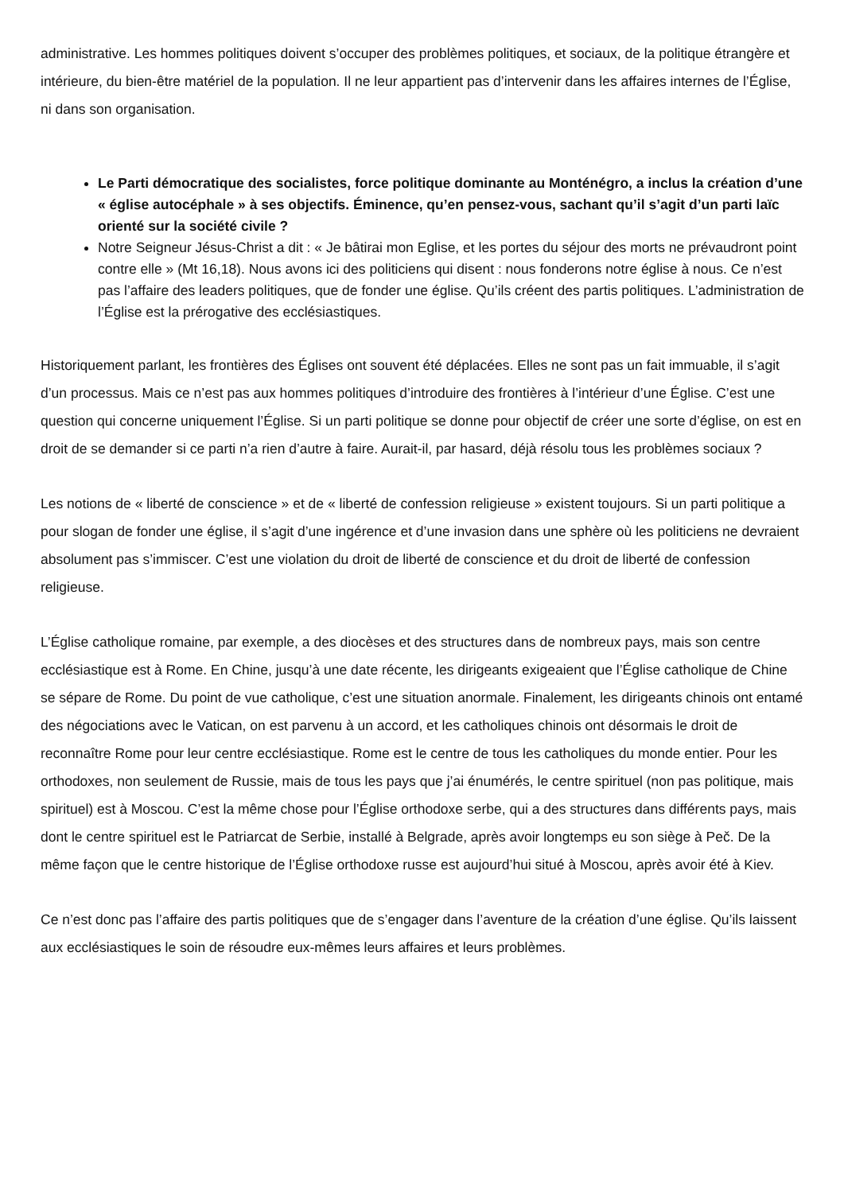administrative. Les hommes politiques doivent s’occuper des problèmes politiques, et sociaux, de la politique étrangère et intérieure, du bien-être matériel de la population. Il ne leur appartient pas d’intervenir dans les affaires internes de l’Église, ni dans son organisation.
Le Parti démocratique des socialistes, force politique dominante au Monténégro, a inclus la création d’une « église autocéphale » à ses objectifs. Éminence, qu’en pensez-vous, sachant qu’il s’agit d’un parti laïc orienté sur la société civile ?
Notre Seigneur Jésus-Christ a dit : « Je bâtirai mon Eglise, et les portes du séjour des morts ne prévaudront point contre elle » (Mt 16,18). Nous avons ici des politiciens qui disent : nous fonderons notre église à nous. Ce n’est pas l’affaire des leaders politiques, que de fonder une église. Qu’ils créent des partis politiques. L’administration de l’Église est la prérogative des ecclésiastiques.
Historiquement parlant, les frontières des Églises ont souvent été déplacées. Elles ne sont pas un fait immuable, il s’agit d’un processus. Mais ce n’est pas aux hommes politiques d’introduire des frontières à l’intérieur d’une Église. C’est une question qui concerne uniquement l’Église. Si un parti politique se donne pour objectif de créer une sorte d’église, on est en droit de se demander si ce parti n’a rien d’autre à faire. Aurait-il, par hasard, déjà résolu tous les problèmes sociaux ?
Les notions de « liberté de conscience » et de « liberté de confession religieuse » existent toujours. Si un parti politique a pour slogan de fonder une église, il s’agit d’une ingérence et d’une invasion dans une sphère où les politiciens ne devraient absolument pas s’immiscer. C’est une violation du droit de liberté de conscience et du droit de liberté de confession religieuse.
L’Église catholique romaine, par exemple, a des diocèses et des structures dans de nombreux pays, mais son centre ecclésiastique est à Rome. En Chine, jusqu’à une date récente, les dirigeants exigeaient que l’Église catholique de Chine se sépare de Rome. Du point de vue catholique, c’est une situation anormale. Finalement, les dirigeants chinois ont entamé des négociations avec le Vatican, on est parvenu à un accord, et les catholiques chinois ont désormais le droit de reconnaître Rome pour leur centre ecclésiastique. Rome est le centre de tous les catholiques du monde entier. Pour les orthodoxes, non seulement de Russie, mais de tous les pays que j’ai énumérés, le centre spirituel (non pas politique, mais spirituel) est à Moscou. C’est la même chose pour l’Église orthodoxe serbe, qui a des structures dans différents pays, mais dont le centre spirituel est le Patriarcat de Serbie, installé à Belgrade, après avoir longtemps eu son siège à Peč. De la même façon que le centre historique de l’Église orthodoxe russe est aujourd’hui situé à Moscou, après avoir été à Kiev.
Ce n’est donc pas l’affaire des partis politiques que de s’engager dans l’aventure de la création d’une église. Qu’ils laissent aux ecclésiastiques le soin de résoudre eux-mêmes leurs affaires et leurs problèmes.